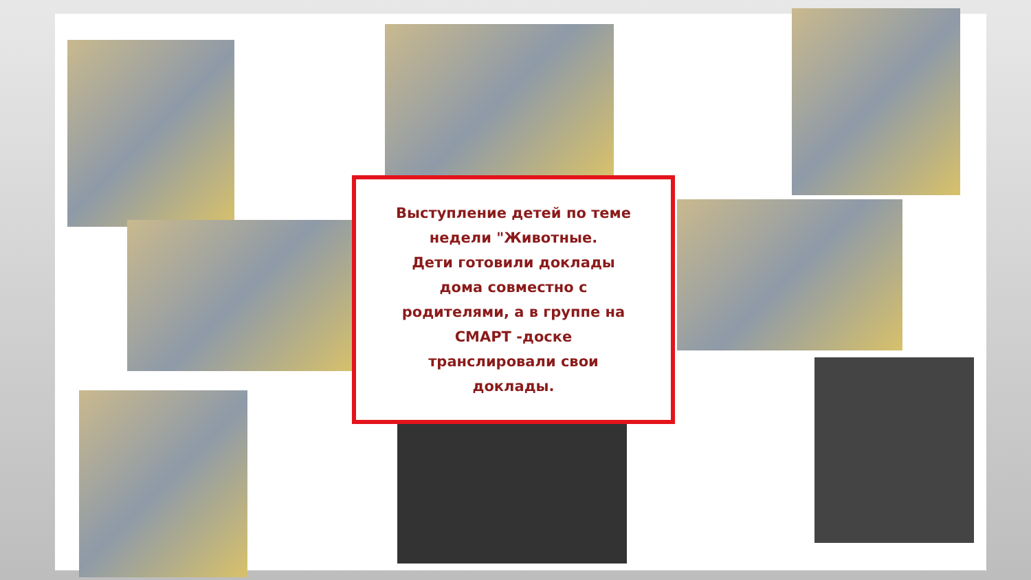Выступление детей по теме
недели "Животные.
Дети готовили доклады
дома совместно с
родителями, а в группе на
СМАРТ -доске
транслировали свои
доклады.